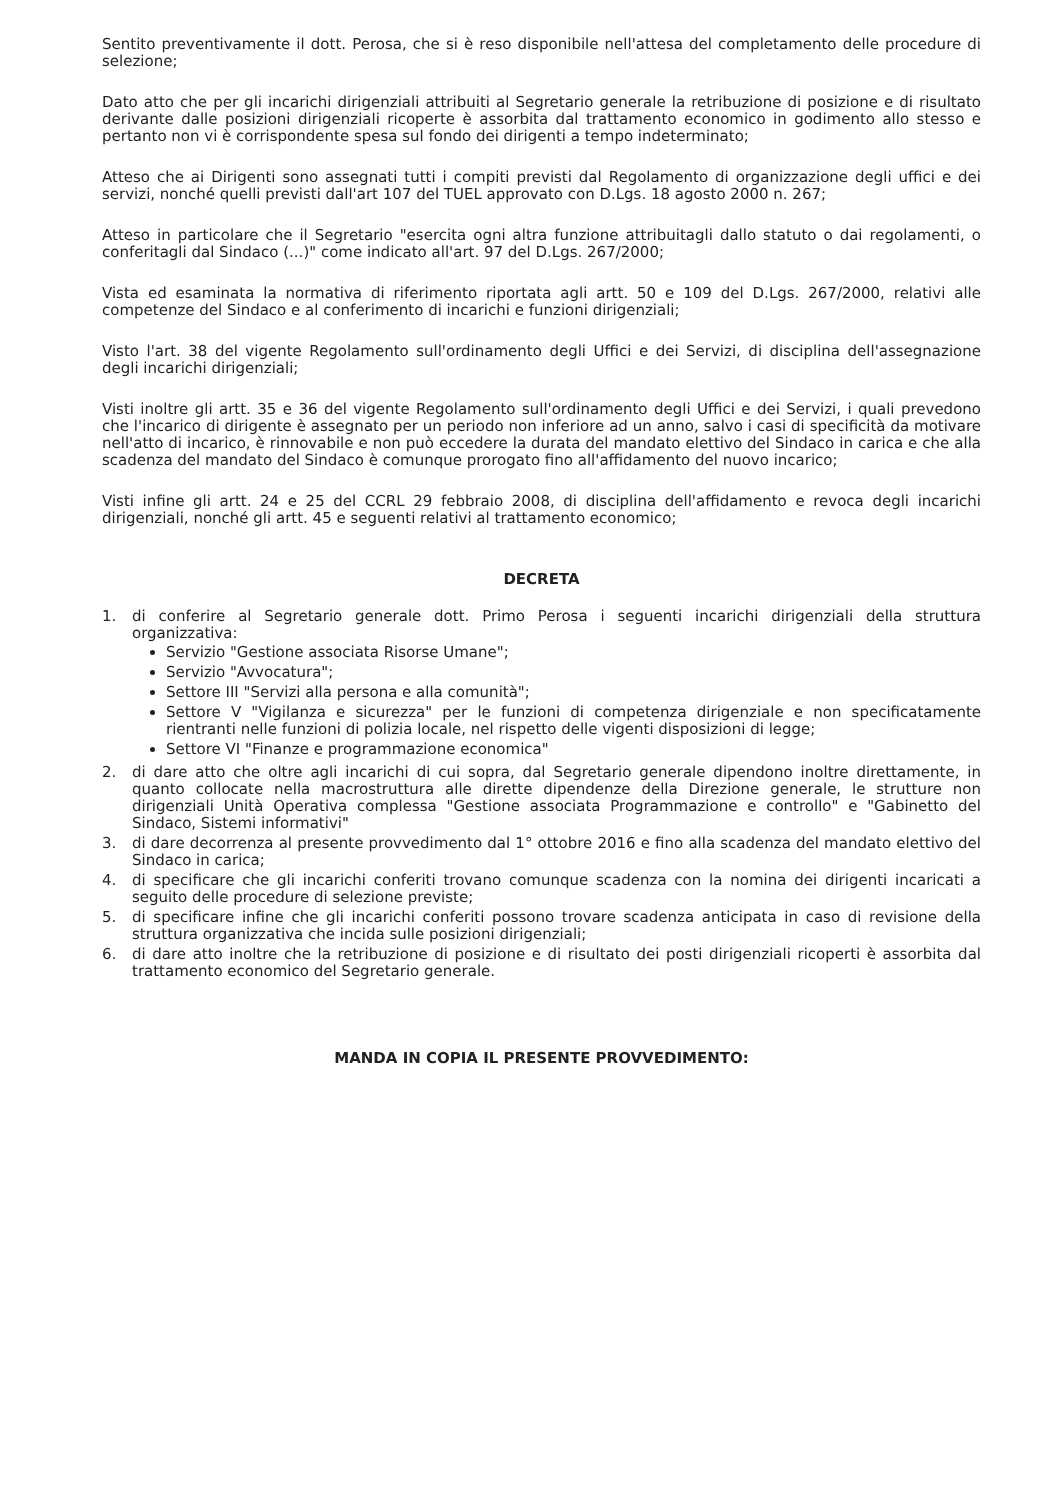Sentito preventivamente il dott. Perosa, che si è reso disponibile nell'attesa del completamento delle procedure di selezione;
Dato atto che per gli incarichi dirigenziali attribuiti al Segretario generale la retribuzione di posizione e di risultato derivante dalle posizioni dirigenziali ricoperte è assorbita dal trattamento economico in godimento allo stesso e pertanto non vi è corrispondente spesa sul fondo dei dirigenti a tempo indeterminato;
Atteso che ai Dirigenti sono assegnati tutti i compiti previsti dal Regolamento di organizzazione degli uffici e dei servizi, nonché quelli previsti dall'art 107 del TUEL approvato con D.Lgs. 18 agosto 2000 n. 267;
Atteso in particolare che il Segretario "esercita ogni altra funzione attribuitagli dallo statuto o dai regolamenti, o conferitagli dal Sindaco (...)" come indicato all'art. 97 del D.Lgs. 267/2000;
Vista ed esaminata la normativa di riferimento riportata agli artt. 50 e 109 del D.Lgs. 267/2000, relativi alle competenze del Sindaco e al conferimento di incarichi e funzioni dirigenziali;
Visto l'art. 38 del vigente Regolamento sull'ordinamento degli Uffici e dei Servizi, di disciplina dell'assegnazione degli incarichi dirigenziali;
Visti inoltre gli artt. 35 e 36 del vigente Regolamento sull'ordinamento degli Uffici e dei Servizi, i quali prevedono che l'incarico di dirigente è assegnato per un periodo non inferiore ad un anno, salvo i casi di specificità da motivare nell'atto di incarico, è rinnovabile e non può eccedere la durata del mandato elettivo del Sindaco in carica e che alla scadenza del mandato del Sindaco è comunque prorogato fino all'affidamento del nuovo incarico;
Visti infine gli artt. 24 e 25 del CCRL 29 febbraio 2008, di disciplina dell'affidamento e revoca degli incarichi dirigenziali, nonché gli artt. 45 e seguenti relativi al trattamento economico;
DECRETA
1. di conferire al Segretario generale dott. Primo Perosa i seguenti incarichi dirigenziali della struttura organizzativa:
Servizio "Gestione associata Risorse Umane";
Servizio "Avvocatura";
Settore III "Servizi alla persona e alla comunità";
Settore V "Vigilanza e sicurezza" per le funzioni di competenza dirigenziale e non specificatamente rientranti nelle funzioni di polizia locale, nel rispetto delle vigenti disposizioni di legge;
Settore VI "Finanze e programmazione economica"
2. di dare atto che oltre agli incarichi di cui sopra, dal Segretario generale dipendono inoltre direttamente, in quanto collocate nella macrostruttura alle dirette dipendenze della Direzione generale, le strutture non dirigenziali Unità Operativa complessa "Gestione associata Programmazione e controllo" e "Gabinetto del Sindaco, Sistemi informativi"
3. di dare decorrenza al presente provvedimento dal 1° ottobre 2016 e fino alla scadenza del mandato elettivo del Sindaco in carica;
4. di specificare che gli incarichi conferiti trovano comunque scadenza con la nomina dei dirigenti incaricati a seguito delle procedure di selezione previste;
5. di specificare infine che gli incarichi conferiti possono trovare scadenza anticipata in caso di revisione della struttura organizzativa che incida sulle posizioni dirigenziali;
6. di dare atto inoltre che la retribuzione di posizione e di risultato dei posti dirigenziali ricoperti è assorbita dal trattamento economico del Segretario generale.
MANDA IN COPIA IL PRESENTE PROVVEDIMENTO: